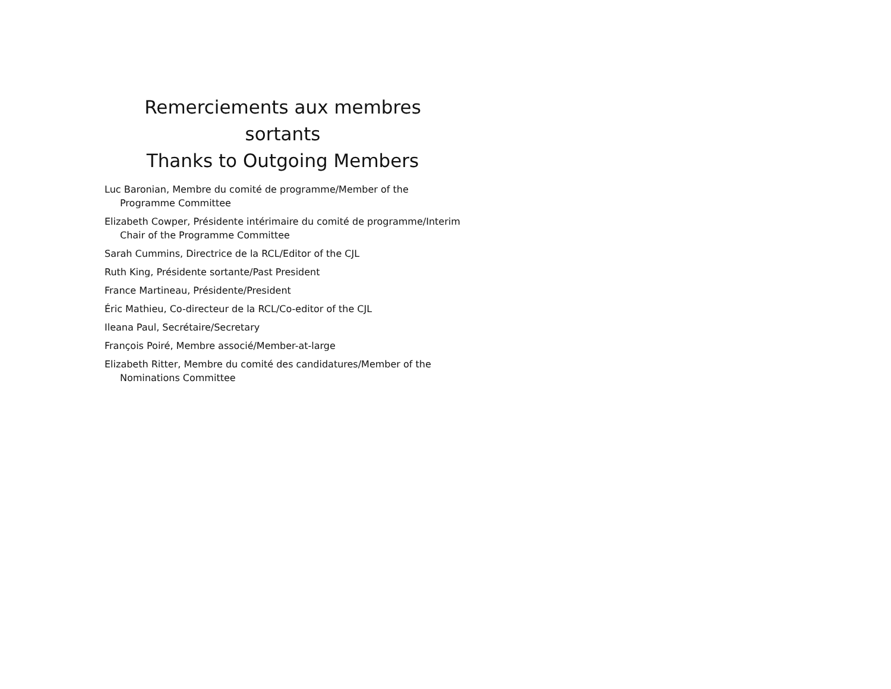Remerciements aux membres sortants
Thanks to Outgoing Members
Luc Baronian, Membre du comité de programme/Member of the Programme Committee
Elizabeth Cowper, Présidente intérimaire du comité de programme/Interim Chair of the Programme Committee
Sarah Cummins, Directrice de la RCL/Editor of the CJL
Ruth King, Présidente sortante/Past President
France Martineau, Présidente/President
Éric Mathieu, Co-directeur de la RCL/Co-editor of the CJL
Ileana Paul, Secrétaire/Secretary
François Poiré, Membre associé/Member-at-large
Elizabeth Ritter, Membre du comité des candidatures/Member of the Nominations Committee